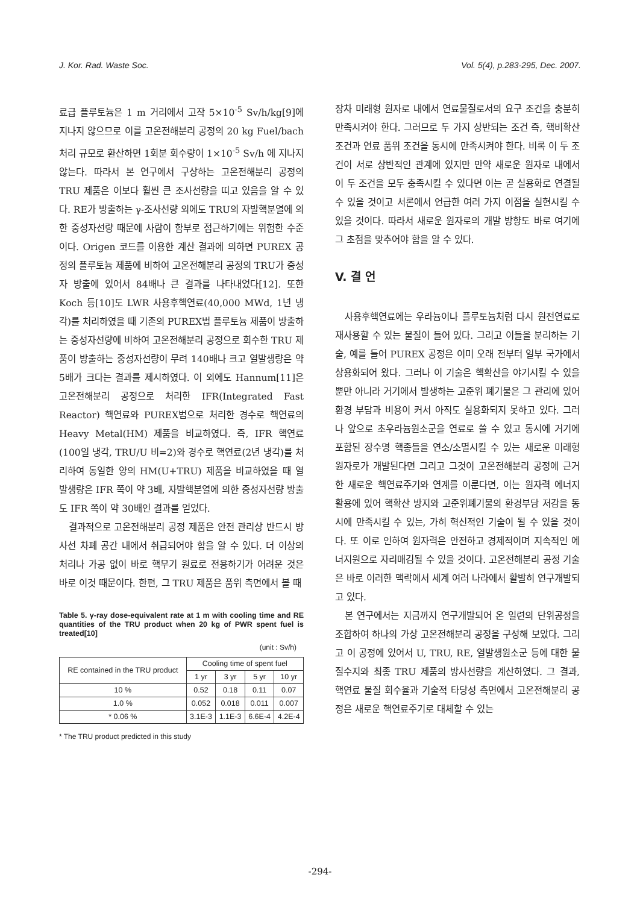J. Kor. Rad. Waste Soc. Vol. 5(4), p.283-295, Dec. 2007.
료급 플루토늄은 1 m 거리에서 고작 5×10<sup>-5</sup> Sv/h/kg[9]에 지나지 않으므로 이를 고온전해분리 공정의 20 kg Fuel/bach 처리 규모로 환산하면 1회분 회수량이 1×10<sup>-5</sup> Sv/h 에 지나지 않는다. 따라서 본 연구에서 구상하는 고온전해분리 공정의 TRU 제품은 이보다 훨씬 큰 조사선량을 띠고 있음을 알 수 있다. RE가 방출하는 γ-조사선량 외에도 TRU의 자발핵분열에 의한 중성자선량 때문에 사람이 함부로 접근하기에는 위험한 수준이다. Origen 코드를 이용한 계산 결과에 의하면 PUREX 공정의 플루토늄 제품에 비하여 고온전해분리 공정의 TRU가 중성자 방출에 있어서 84배나 큰 결과를 나타내었다[12]. 또한 Koch 등[10]도 LWR 사용후핵연료(40,000 MWd, 1년 냉각)를 처리하였을 때 기존의 PUREX법 플루토늄 제품이 방출하는 중성자선량에 비하여 고온전해분리 공정으로 회수한 TRU 제품이 방출하는 중성자선량이 무려 140배나 크고 열발생량은 약 5배가 크다는 결과를 제시하였다. 이 외에도 Hannum[11]은 고온전해분리 공정으로 처리한 IFR(Integrated Fast Reactor) 핵연료와 PUREX법으로 처리한 경수로 핵연료의 Heavy Metal(HM) 제품을 비교하였다. 즉, IFR 핵연료(100일 냉각, TRU/U 비=2)와 경수로 핵연료(2년 냉각)를 처리하여 동일한 양의 HM(U+TRU) 제품을 비교하였을 때 열 발생량은 IFR 쪽이 약 3배, 자발핵분열에 의한 중성자선량 방출도 IFR 쪽이 약 30배인 결과를 얻었다.
결과적으로 고온전해분리 공정 제품은 안전 관리상 반드시 방사선 차폐 공간 내에서 취급되어야 함을 알 수 있다. 더 이상의 처리나 가공 없이 바로 핵무기 원료로 전용하기가 어려운 것은 바로 이것 때문이다. 한편, 그 TRU 제품은 품위 측면에서 볼 때
Table 5. γ-ray dose-equivalent rate at 1 m with cooling time and RE quantities of the TRU product when 20 kg of PWR spent fuel is treated[10]
(unit : Sv/h)
| RE contained in the TRU product | Cooling time of spent fuel | | | |
| --- | --- | --- | --- | --- |
| | 1 yr | 3 yr | 5 yr | 10 yr |
| 10 % | 0.52 | 0.18 | 0.11 | 0.07 |
| 1.0 % | 0.052 | 0.018 | 0.011 | 0.007 |
| * 0.06 % | 3.1E-3 | 1.1E-3 | 6.6E-4 | 4.2E-4 |
* The TRU product predicted in this study
장차 미래형 원자로 내에서 연료물질로서의 요구 조건을 충분히 만족시켜야 한다. 그러므로 두 가지 상반되는 조건 즉, 핵비확산 조건과 연료 품위 조건을 동시에 만족시켜야 한다. 비록 이 두 조건이 서로 상반적인 관계에 있지만 만약 새로운 원자로 내에서 이 두 조건을 모두 충족시킬 수 있다면 이는 곧 실용화로 연결될 수 있을 것이고 서론에서 언급한 여러 가지 이점을 실현시킬 수 있을 것이다. 따라서 새로운 원자로의 개발 방향도 바로 여기에 그 초점을 맞추어야 함을 알 수 있다.
V. 결 언
사용후핵연료에는 우라늄이나 플루토늄처럼 다시 원전연료로 재사용할 수 있는 물질이 들어 있다. 그리고 이들을 분리하는 기술, 예를 들어 PUREX 공정은 이미 오래 전부터 일부 국가에서 상용화되어 왔다. 그러나 이 기술은 핵확산을 야기시킬 수 있을 뿐만 아니라 거기에서 발생하는 고준위 폐기물은 그 관리에 있어 환경 부담과 비용이 커서 아직도 실용화되지 못하고 있다. 그러나 앞으로 초우라늄원소군을 연료로 쓸 수 있고 동시에 거기에 포함된 장수명 핵종들을 연소/소멸시킬 수 있는 새로운 미래형 원자로가 개발된다면 그리고 그것이 고온전해분리 공정에 근거한 새로운 핵연료주기와 연계를 이룬다면, 이는 원자력 에너지 활용에 있어 핵확산 방지와 고준위폐기물의 환경부담 저감을 동시에 만족시킬 수 있는, 가히 혁신적인 기술이 될 수 있을 것이다. 또 이로 인하여 원자력은 안전하고 경제적이며 지속적인 에너지원으로 자리매김될 수 있을 것이다. 고온전해분리 공정 기술은 바로 이러한 맥락에서 세계 여러 나라에서 활발히 연구개발되고 있다.
본 연구에서는 지금까지 연구개발되어 온 일련의 단위공정을 조합하여 하나의 가상 고온전해분리 공정을 구성해 보았다. 그리고 이 공정에 있어서 U, TRU, RE, 열발생원소군 등에 대한 물질수지와 최종 TRU 제품의 방사선량을 계산하였다. 그 결과, 핵연료 물질 회수율과 기술적 타당성 측면에서 고온전해분리 공정은 새로운 핵연료주기로 대체할 수 있는
-294-